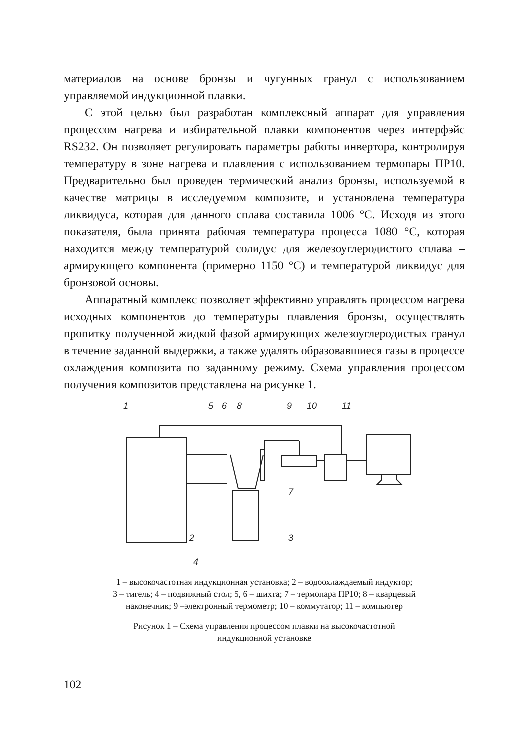материалов на основе бронзы и чугунных гранул с использованием управляемой индукционной плавки.
С этой целью был разработан комплексный аппарат для управления процессом нагрева и избирательной плавки компонентов через интерфэйс RS232. Он позволяет регулировать параметры работы инвертора, контролируя температуру в зоне нагрева и плавления с использованием термопары ПР10. Предварительно был проведен термический анализ бронзы, используемой в качестве матрицы в исследуемом композите, и установлена температура ликвидуса, которая для данного сплава составила 1006 °С. Исходя из этого показателя, была принята рабочая температура процесса 1080 °С, которая находится между температурой солидус для железоуглеродистого сплава – армирующего компонента (примерно 1150 °С) и температурой ликвидус для бронзовой основы.
Аппаратный комплекс позволяет эффективно управлять процессом нагрева исходных компонентов до температуры плавления бронзы, осуществлять пропитку полученной жидкой фазой армирующих железоуглеродистых гранул в течение заданной выдержки, а также удалять образовавшиеся газы в процессе охлаждения композита по заданному режиму. Схема управления процессом получения композитов представлена на рисунке 1.
1
5
6
8
9
10
11
7
2
3
4
1 – высокочастотная индукционная установка; 2 – водоохлаждаемый индуктор;
3 – тигель; 4 – подвижный стол; 5, 6 – шихта; 7 – термопара ПР10; 8 – кварцевый
наконечник; 9 –электронный термометр; 10 – коммутатор; 11 – компьютер
Рисунок 1 – Схема управления процессом плавки на высокочастотной
индукционной установке
102